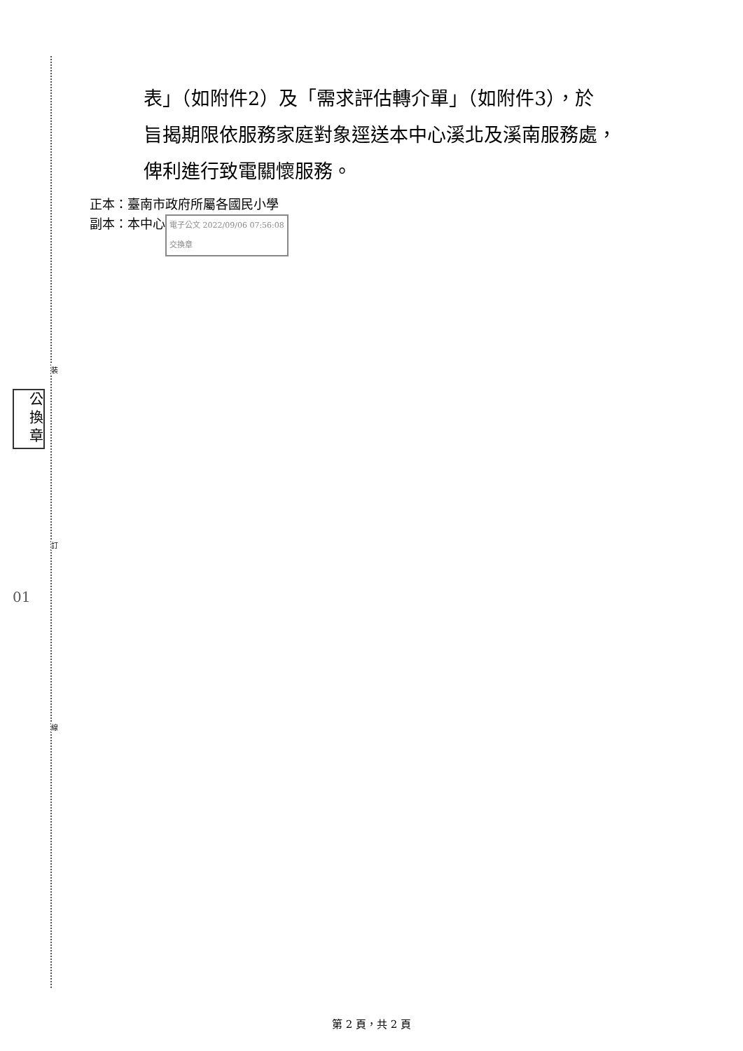裝
訂
線
公
換
章
01
表」（如附件2）及「需求評估轉介單」（如附件3），於
旨揭期限依服務家庭對象逕送本中心溪北及溪南服務處，
俾利進行致電關懷服務。
正本：臺南市政府所屬各國民小學
副本：本中心 電子公文 2022/09/06 07:56:08
交換章
第 2 頁，共 2 頁